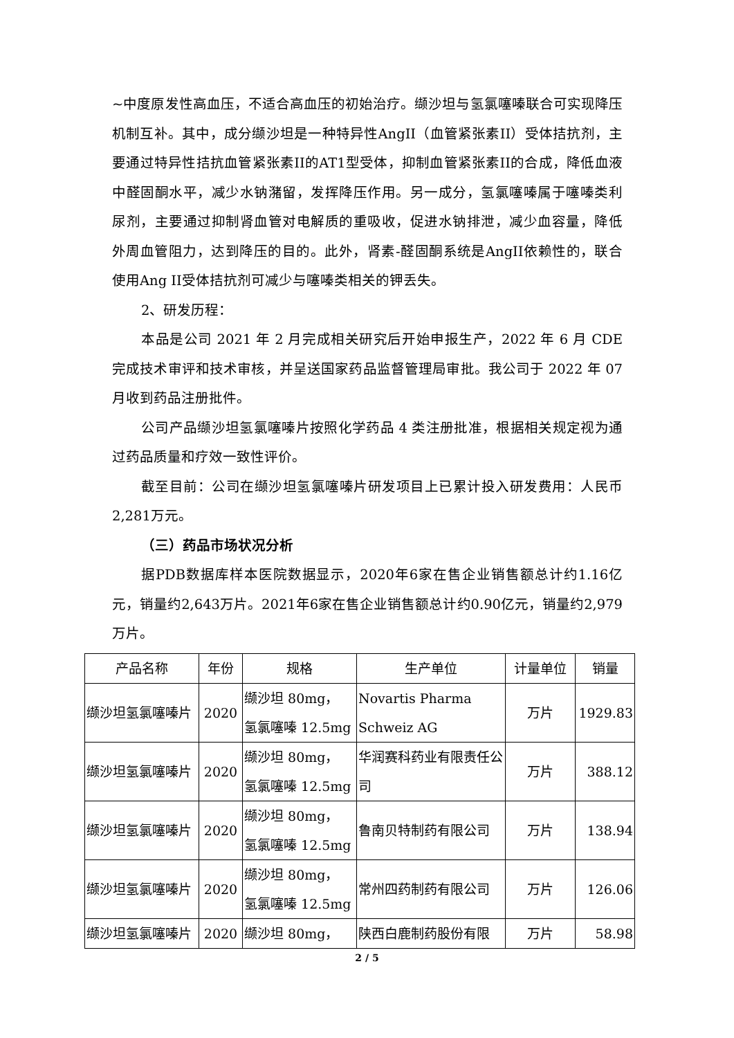~中度原发性高血压，不适合高血压的初始治疗。缬沙坦与氢氯噻嗪联合可实现降压机制互补。其中，成分缬沙坦是一种特异性AngII（血管紧张素II）受体拮抗剂，主要通过特异性拮抗血管紧张素II的AT1型受体，抑制血管紧张素II的合成，降低血液中醛固酮水平，减少水钠潴留，发挥降压作用。另一成分，氢氯噻嗪属于噻嗪类利尿剂，主要通过抑制肾血管对电解质的重吸收，促进水钠排泄，减少血容量，降低外周血管阻力，达到降压的目的。此外，肾素-醛固酮系统是AngII依赖性的，联合使用Ang II受体拮抗剂可减少与噻嗪类相关的钾丢失。
2、研发历程：
本品是公司 2021 年 2 月完成相关研究后开始申报生产，2022 年 6 月 CDE 完成技术审评和技术审核，并呈送国家药品监督管理局审批。我公司于 2022 年 07 月收到药品注册批件。
公司产品缬沙坦氢氯噻嗪片按照化学药品 4 类注册批准，根据相关规定视为通过药品质量和疗效一致性评价。
截至目前：公司在缬沙坦氢氯噻嗪片研发项目上已累计投入研发费用：人民币2,281万元。
（三）药品市场状况分析
据PDB数据库样本医院数据显示，2020年6家在售企业销售额总计约1.16亿元，销量约2,643万片。2021年6家在售企业销售额总计约0.90亿元，销量约2,979万片。
| 产品名称 | 年份 | 规格 | 生产单位 | 计量单位 | 销量 |
| --- | --- | --- | --- | --- | --- |
| 缬沙坦氢氯噻嗪片 | 2020 | 缬沙坦 80mg， 氢氯噻嗪 12.5mg | Novartis Pharma Schweiz AG | 万片 | 1929.83 |
| 缬沙坦氢氯噻嗪片 | 2020 | 缬沙坦 80mg， 氢氯噻嗪 12.5mg | 华润赛科药业有限责任公司 | 万片 | 388.12 |
| 缬沙坦氢氯噻嗪片 | 2020 | 缬沙坦 80mg， 氢氯噻嗪 12.5mg | 鲁南贝特制药有限公司 | 万片 | 138.94 |
| 缬沙坦氢氯噻嗪片 | 2020 | 缬沙坦 80mg， 氢氯噻嗪 12.5mg | 常州四药制药有限公司 | 万片 | 126.06 |
| 缬沙坦氢氯噻嗪片 | 2020 | 缬沙坦 80mg， | 陕西白鹿制药股份有限 | 万片 | 58.98 |
2 / 5